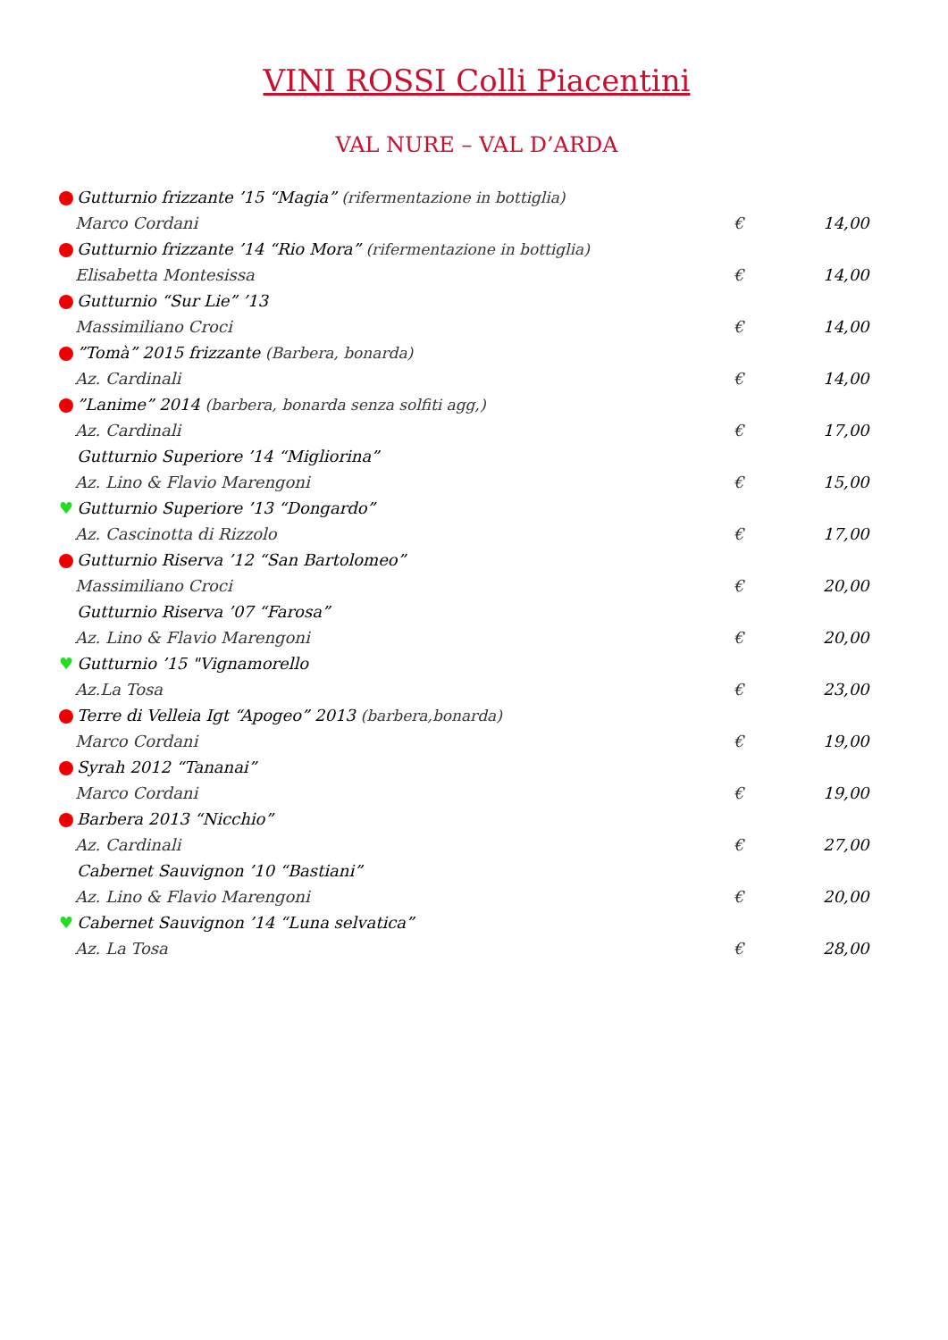VINI ROSSI Colli Piacentini
VAL NURE – VAL D’ARDA
Gutturnio frizzante ’15 “Magia” (rifermentazione in bottiglia)
Marco Cordani € 14,00
Gutturnio frizzante ’14 “Rio Mora” (rifermentazione in bottiglia)
Elisabetta Montesissa € 14,00
Gutturnio “Sur Lie” ’13
Massimiliano Croci € 14,00
”Tomà” 2015 frizzante (Barbera, bonarda)
Az. Cardinali € 14,00
”Lanime” 2014 (barbera, bonarda senza solfiti agg,)
Az. Cardinali € 17,00
Gutturnio Superiore ’14 “Migliorina”
Az. Lino & Flavio Marengoni € 15,00
♥ Gutturnio Superiore ’13 “Dongardo”
Az. Cascinotta di Rizzolo € 17,00
Gutturnio Riserva ’12 “San Bartolomeo”
Massimiliano Croci € 20,00
Gutturnio Riserva ’07 “Farosa”
Az. Lino & Flavio Marengoni € 20,00
♥ Gutturnio ’15 "Vignamorello
Az.La Tosa € 23,00
Terre di Velleia Igt “Apogeo” 2013 (barbera,bonarda)
Marco Cordani € 19,00
Syrah 2012 “Tananai”
Marco Cordani € 19,00
Barbera 2013 “Nicchio”
Az. Cardinali € 27,00
Cabernet Sauvignon ’10 “Bastiani”
Az. Lino & Flavio Marengoni € 20,00
♥ Cabernet Sauvignon ’14 “Luna selvatica”
Az. La Tosa € 28,00